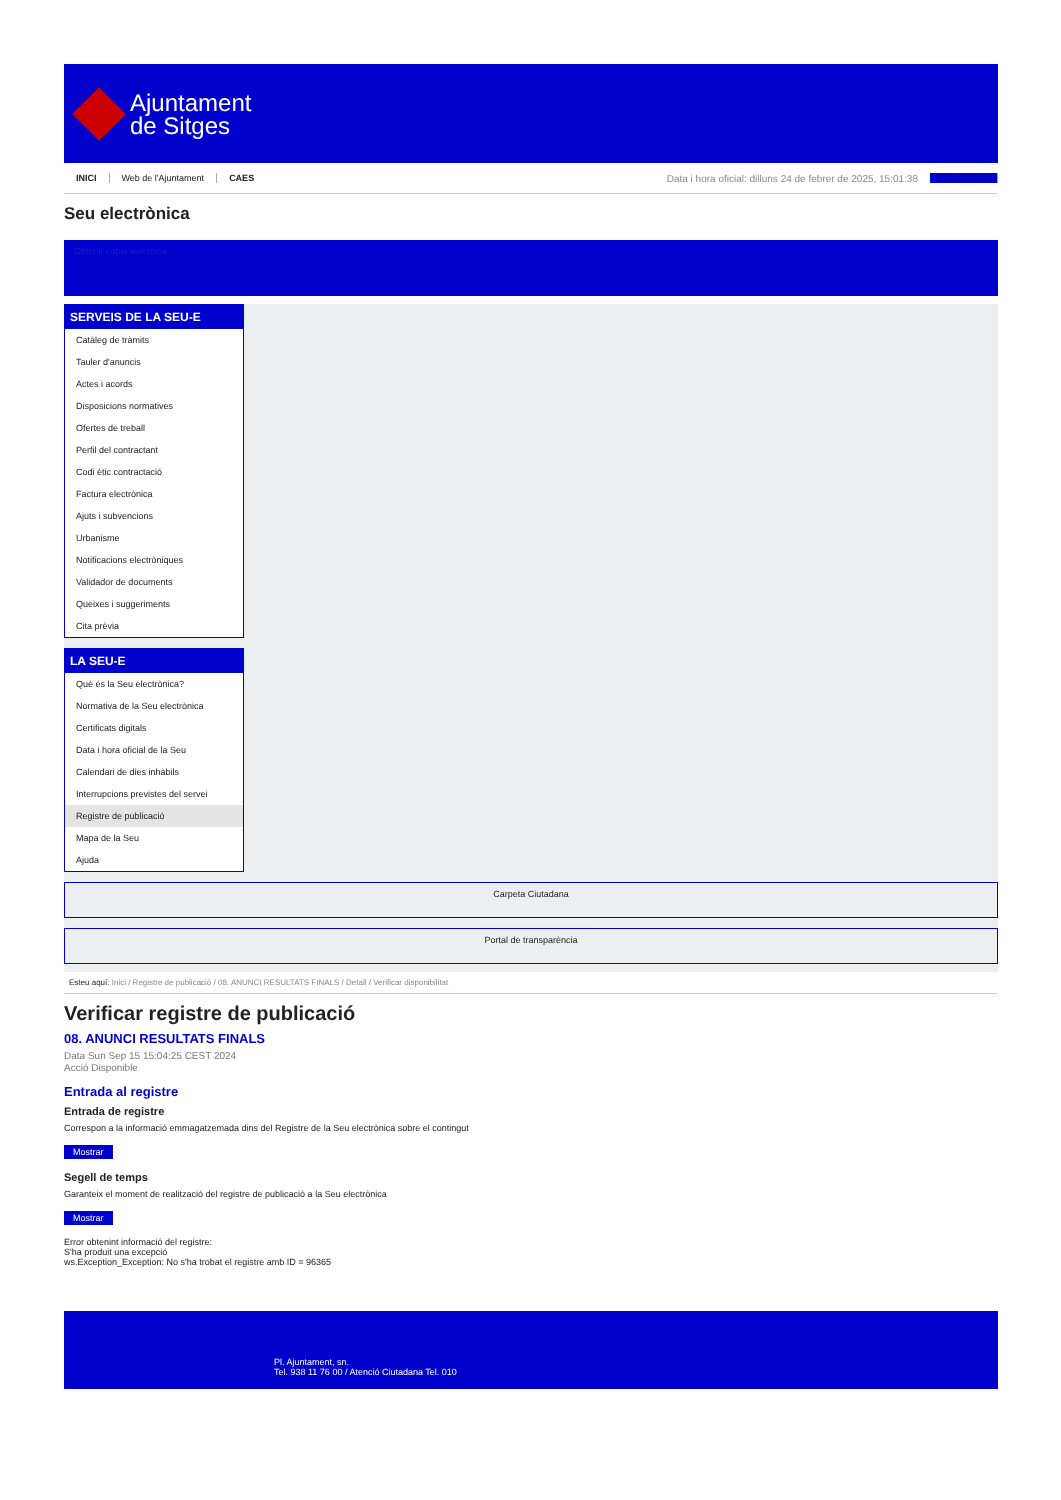Ajuntament
de Sitges
INICI Web de l'Ajuntament CAES Data i hora oficial: dilluns 24 de febrer de 2025, 15:01:38 Directorios
Seu electrònica
Obtenir còpia autèntica
SERVEIS DE LA SEU-E
Catàleg de tràmits
Tauler d'anuncis
Actes i acords
Disposicions normatives
Ofertes de treball
Perfil del contractant
Codi ètic contractació
Factura electrònica
Ajuts i subvencions
Urbanisme
Notificacions electròniques
Validador de documents
Queixes i suggeriments
Cita prèvia
LA SEU-E
Què és la Seu electrònica?
Normativa de la Seu electrònica
Certificats digitals
Data i hora oficial de la Seu
Calendari de dies inhàbils
Interrupcions previstes del servei
Registre de publicació
Mapa de la Seu
Ajuda
Carpeta Ciutadana
Portal de transparència
Esteu aquí: Inici / Registre de publicació / 08. ANUNCI RESULTATS FINALS / Detall / Verificar disponibilitat
Verificar registre de publicació
08. ANUNCI RESULTATS FINALS
Data Sun Sep 15 15:04:25 CEST 2024
Acció Disponible
Entrada al registre
Entrada de registre
Correspon a la informació emmagatzemada dins del Registre de la Seu electrònica sobre el contingut
Mostrar
Segell de temps
Garanteix el moment de realització del registre de publicació a la Seu electrònica
Mostrar
Error obtenint informació del registre:
S'ha produit una excepció
ws.Exception_Exception: No s'ha trobat el registre amb ID = 96365
Pl. Ajuntament, sn.
Tel. 938 11 76 00 / Atenció Ciutadana Tel. 010